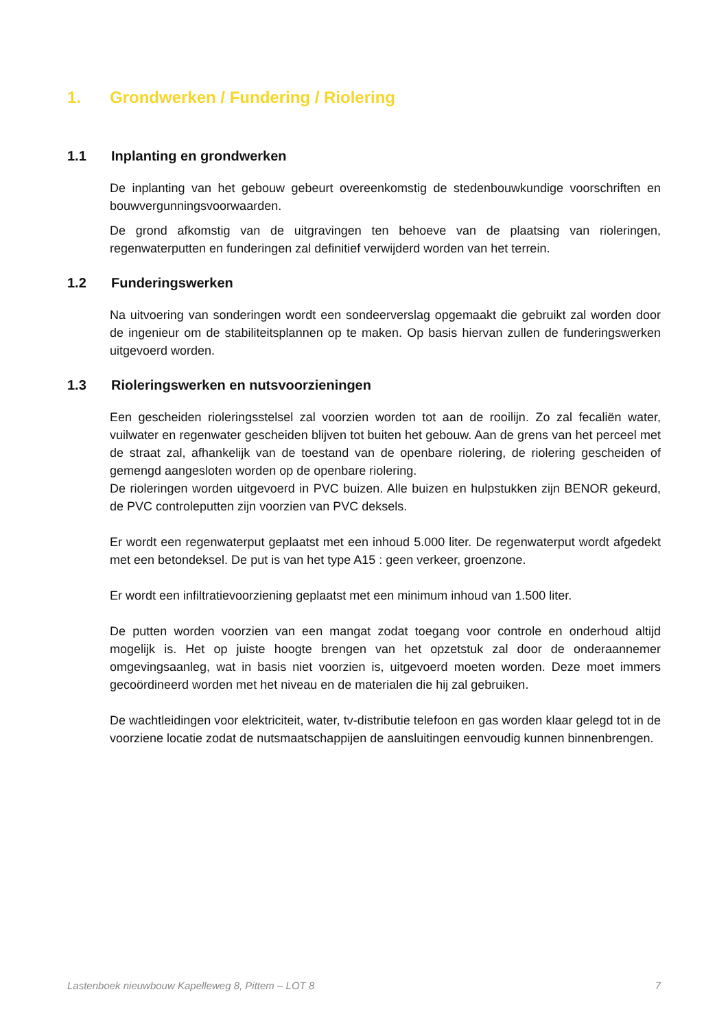1. Grondwerken / Fundering / Riolering
1.1 Inplanting en grondwerken
De inplanting van het gebouw gebeurt overeenkomstig de stedenbouwkundige voorschriften en bouwvergunningsvoorwaarden.
De grond afkomstig van de uitgravingen ten behoeve van de plaatsing van rioleringen, regenwaterputten en funderingen zal definitief verwijderd worden van het terrein.
1.2 Funderingswerken
Na uitvoering van sonderingen wordt een sondeerverslag opgemaakt die gebruikt zal worden door de ingenieur om de stabiliteitsplannen op te maken. Op basis hiervan zullen de funderingswerken uitgevoerd worden.
1.3 Rioleringswerken en nutsvoorzieningen
Een gescheiden rioleringsstelsel zal voorzien worden tot aan de rooilijn. Zo zal fecaliën water, vuilwater en regenwater gescheiden blijven tot buiten het gebouw. Aan de grens van het perceel met de straat zal, afhankelijk van de toestand van de openbare riolering, de riolering gescheiden of gemengd aangesloten worden op de openbare riolering.
De rioleringen worden uitgevoerd in PVC buizen. Alle buizen en hulpstukken zijn BENOR gekeurd, de PVC controleputten zijn voorzien van PVC deksels.
Er wordt een regenwaterput geplaatst met een inhoud 5.000 liter. De regenwaterput wordt afgedekt met een betondeksel. De put is van het type A15 : geen verkeer, groenzone.
Er wordt een infiltratievoorziening geplaatst met een minimum inhoud van 1.500 liter.
De putten worden voorzien van een mangat zodat toegang voor controle en onderhoud altijd mogelijk is. Het op juiste hoogte brengen van het opzetstuk zal door de onderaannemer omgevingsaanleg, wat in basis niet voorzien is, uitgevoerd moeten worden. Deze moet immers gecoördineerd worden met het niveau en de materialen die hij zal gebruiken.
De wachtleidingen voor elektriciteit, water, tv-distributie telefoon en gas worden klaar gelegd tot in de voorziene locatie zodat de nutsmaatschappijen de aansluitingen eenvoudig kunnen binnenbrengen.
Lastenboek nieuwbouw Kapelleweg 8, Pittem – LOT 8 7